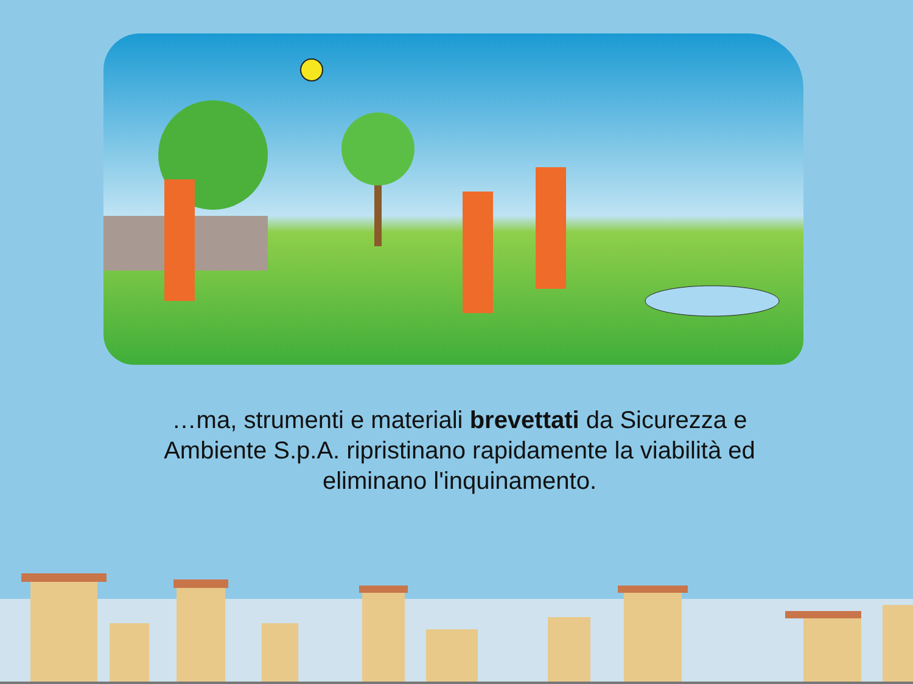…ma, strumenti e materiali brevettati da Sicurezza e Ambiente S.p.A. ripristinano rapidamente la viabilità ed eliminano l'inquinamento.